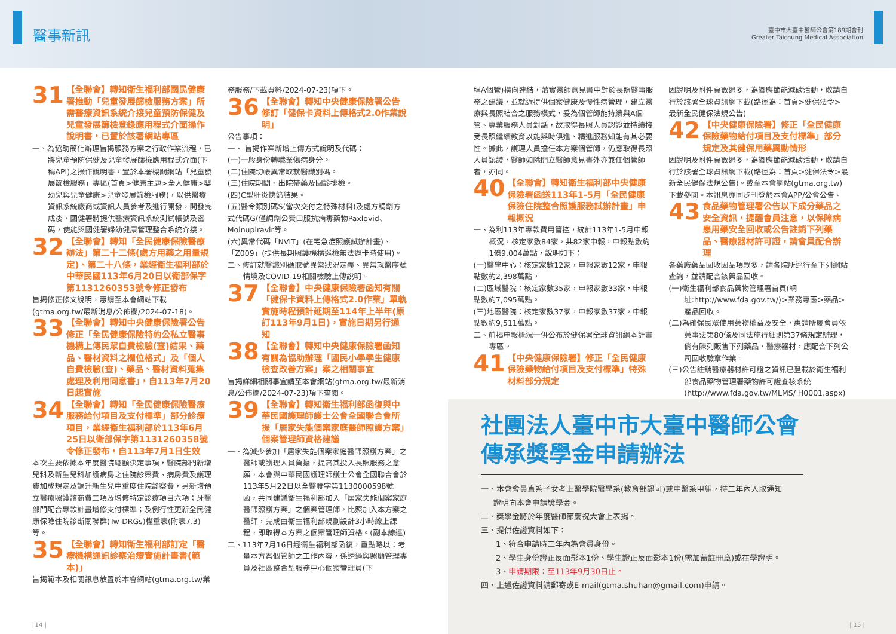醫事新訊
臺中市大臺中醫師公會第189期會刊
Greater Taichung Medical Association
31 【全聯會】轉知衛生福利部國民健康署推動「兒童發展篩檢服務方案」所需醫療資訊系統介接兒童預防保健及兒童發展篩檢登錄應用程式介面操作說明書，已置於該署網站專區
一、為協助簡化辦理旨揭服務方案之行政作業流程，已將兒童預防保健及兒童發展篩檢應用程式介面(下稱API)之操作說明書，置於本署機關網站「兒童發展篩檢服務」專區(首頁>健康主題>全人健康>嬰幼兒與兒童健康>兒童發展篩檢服務)，以供醫療資訊系統廠商或資訊人員參考及進行開發，開發完成後，國健署將提供醫療資訊系統測試帳號及密碼，使能與國健署婦幼健康管理整合系統介接。
32 【全聯會】轉知「全民健康保險醫療辦法」第二十二條(處方用藥之用量規定)、第二十八條，業經衛生福利部於中華民國113年6月20日以衛部保字第1131260353號令修正發布
旨揭修正修文說明，惠請至本會網站下載(gtma.org.tw/最新消息/公佈欄/2024-07-18)。
33 【全聯會】轉知中央健康保險署公告修正「全民健康保險特約公私立醫事機構上傳民眾自費檢驗(查)結果、藥品、醫材資料之欄位格式」及「個人自費檢驗(查)、藥品、醫材資料蒐集處理及利用同意書」，自113年7月20日起實施
34 【全聯會】轉知「全民健康保險醫療服務給付項目及支付標準」部分診療項目，業經衛生福利部於113年6月25日以衛部保字第1131260358號令修正發布，自113年7月1日生效
本次主要依據本年度醫院總額決定事項，醫院部門新增兒科及新生兒科加護病房之住院診察費、病房費及護理費加成規定及調升新生兒中重度住院診察費，另新增預立醫療照護諮商費二項及增修特定診療項目六項；牙醫部門配合專款計畫增修支付標準；及例行性更新全民健康保險住院診斷關聯群(Tw-DRGs)權重表(附表7.3)等。
35 【全聯會】轉知衛生福利部訂定「醫療機構通訊診察治療實施計畫書(範本)」
旨揭範本及相關訊息放置於本會網站(gtma.org.tw/業
務服務/下載資料/2024-07-23)項下。
36 【全聯會】轉知中央健康保險署公告修訂「健保卡資料上傳格式2.0作業說明」
公告事項：
一、 旨揭作業新增上傳方式說明及代碼：
(一)一般身份轉職業傷病身分。
(二)住院切帳異常取就醫識別碼。
(三)住院期間、出院帶藥及回診排檢。
(四)C型肝炎快篩結果。
(五)醫令類別碼S(當次交付之特殊材料)及處方調劑方式代碼G(僅調劑公費口服抗病毒藥物Paxlovid、Molnupiravir等。
(六)異常代碼「NVIT」(在宅急症照護試辦計畫)、「Z009」(提供長期照護機構巡檢無法過卡時使用)。
二、修訂就醫識別碼取號異常狀況定義、異常就醫序號情境及COVID-19相關檢驗上傳說明。
37 【全聯會】中央健康保險署函知有關「健保卡資料上傳格式2.0作業」單軌實施時程預計延期至114年上半年(原訂113年9月1日)，實施日期另行通知
38 【全聯會】轉知中央健康保險署函知有關為協助辦理「國民小學學生健康檢查改善方案」案之相關事宜
旨揭詳細相關事宜請至本會網站(gtma.org.tw/最新消息/公佈欄/2024-07-23)項下查閱。
39 【全聯會】轉知衛生福利部函復與中華民國護理師護士公會全國聯合會所提「居家失能個案家庭醫師照護方案」個案管理師資格建議
一、為減少參加「居家失能個案家庭醫師照護方案」之醫師或護理人員負擔，提高其投入長照服務之意願，本會與中華民國護理師護士公會全國聯合會於113年5月22日以全醫聯字第1130000598號函，共同建議衛生福利部加入「居家失能個案家庭醫師照護方案」之個案管理師，比照加入本方案之醫師，完成由衛生福利部規劃設計3小時線上課程，即取得本方案之個案管理師資格。(副本諒達)
二、113年7月16日經衛生福利部函復，重點略以：考量本方案個管師之工作內容，係透過與照顧管理專員及社區整合型服務中心個案管理員(下
稱A個管)橫向連結，落實醫師意見書中對於長照醫事服務之建議，並就近提供個案健康及慢性病管理，建立醫療與長照結合之服務模式，爰為個管師能持續與A個管、專業服務人員對話，故取得長照人員認證並持續接受長照繼續教育以能與時俱進、精進服務知能有其必要性。據此，護理人員擔任本方案個管師，仍應取得長照人員認證，醫師如除開立醫師意見書外亦兼任個管師者，亦同。
40 【全聯會】轉知衛生福利部中央健康保險署函送113年1-5月「全民健康保險住院整合照護服務試辦計畫」申報概況
一、為利113年專款費用管控，統計113年1-5月申報概況，核定家數84家，共82家申報，申報點數約1億9,004萬點，說明如下：
(一)醫學中心：核定家數12家，申報家數12家，申報點數約2,398萬點。
(二)區域醫院：核定家數35家，申報家數33家，申報點數約7,095萬點。
(三)地區醫院：核定家數37家，申報家數37家，申報點數約9,511萬點。
二、前揭申報概況一併公布於健保署全球資訊網本計畫專區。
41 【中央健康保險署】修正「全民健康保險藥物給付項目及支付標準」特殊材料部分規定
因說明及附件頁數過多，為響應節能減碳活動，敬請自行於該署全球資訊網下載(路徑為：首頁>健保法令> 最新全民健保法規公告)
42 【中央健康保險署】修正「全民健康保險藥物給付項目及支付標準」部分規定及其健保用藥異動情形
因說明及附件頁數過多，為響應節能減碳活動，敬請自行於該署全球資訊網下載(路徑為：首頁>健保法令>最新全民健保法規公告)。或至本會網站(gtma.org.tw)下載參閱。本訊息亦同步刊登於本會APP/公會公告。
43 食品藥物管理署公告以下成分藥品之安全資訊，提醒會員注意，以保障病患用藥安全回收或公告註銷下列藥品、醫療器材許可證，請會員配合辦理
各藥廠藥品回收因品項眾多，請各院所逕行至下列網站查詢，並請配合該藥品回收。
(一)衛生福利部食品藥物管理署首頁(網址:http://www.fda.gov.tw/)>業務專區>藥品>產品回收。
(二)為確保民眾使用藥物權益及安全，惠請所屬會員依藥事法第80條及同法施行細則第37條規定辦理，倘有陳列販售下列藥品、醫療器材，應配合下列公司回收驗章作業。
(三)公告註銷醫療器材許可證之資訊已登載於衛生福利部食品藥物管理署藥物許可證查核系統(http://www.fda.gov.tw/MLMS/ H0001.aspx)
社團法人臺中市大臺中醫師公會傳承獎學金申請辦法
一、本會會員直系子女考上醫學院醫學系(教育部認可)或中醫系甲組，持二年內入取通知
證明向本會申請獎學金。
二、獎學金將於年度醫師節慶祝大會上表揚。
三、提供佐證資料如下：
1、符合申請時二年內為會員身份。
2、學生身份證正反面影本1份、學生證正反面影本1份(需加蓋註冊章)或在學證明。
3、申請期限：至113年9月30日止。
四、上述佐證資料請郵寄或E-mail(gtma.shuhan@gmail.com)申請。
| 14 | | 15 |